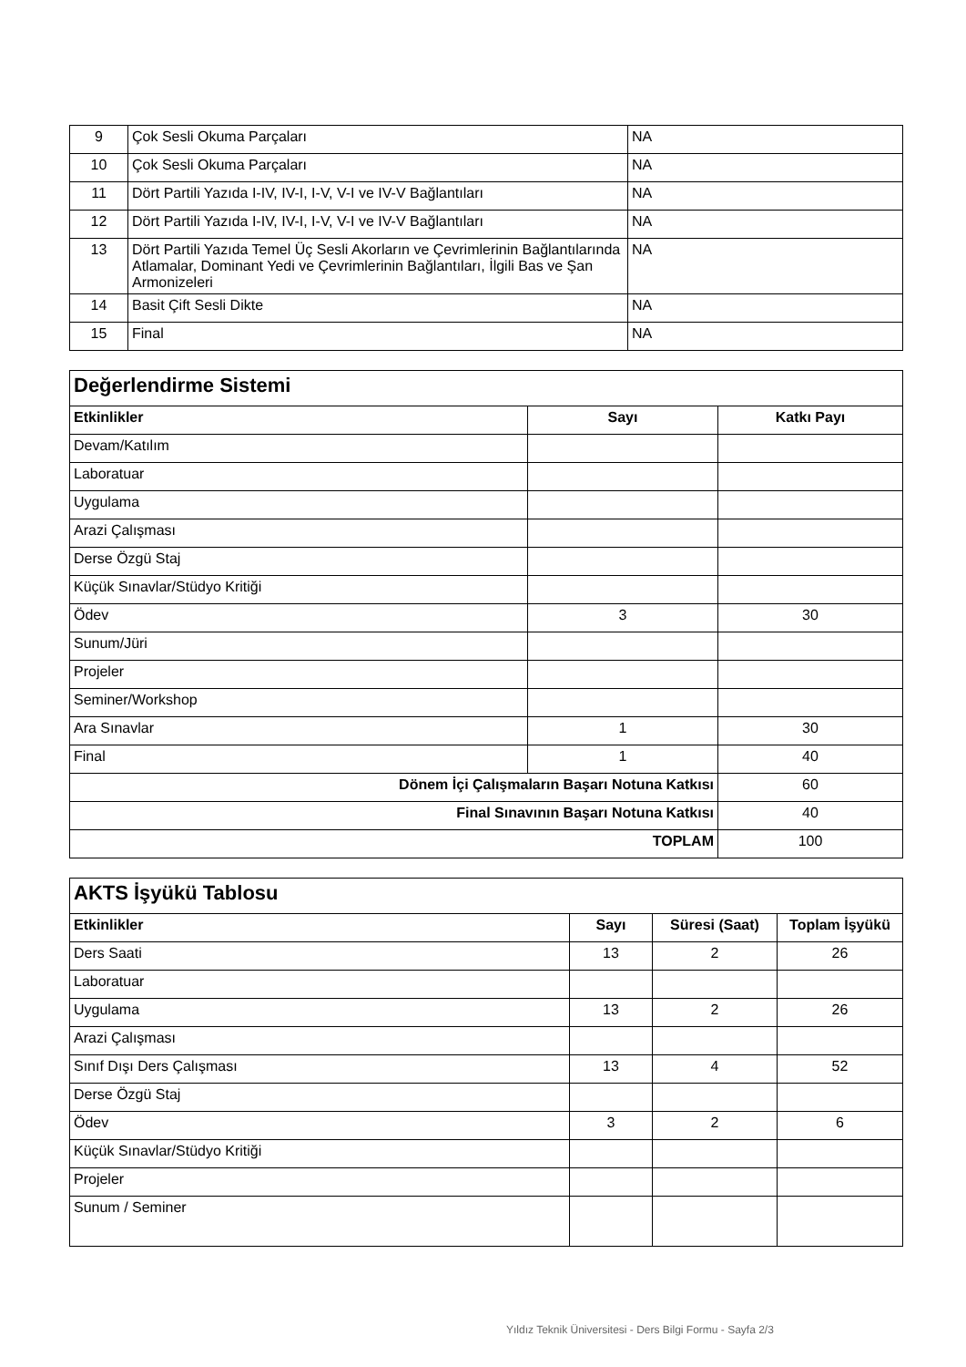| 9 | Çok Sesli Okuma Parçaları | NA |
| 10 | Çok Sesli Okuma Parçaları | NA |
| 11 | Dört Partili Yazıda I-IV, IV-I, I-V, V-I ve IV-V Bağlantıları | NA |
| 12 | Dört Partili Yazıda I-IV, IV-I, I-V, V-I ve IV-V Bağlantıları | NA |
| 13 | Dört Partili Yazıda Temel Üç Sesli Akorların ve Çevrimlerinin Bağlantılarında Atlamalar, Dominant Yedi ve Çevrimlerinin Bağlantıları, İlgili Bas ve Şan Armonizeleri | NA |
| 14 | Basit Çift Sesli Dikte | NA |
| 15 | Final | NA |
| Değerlendirme Sistemi | | |
| Etkinlikler | Sayı | Katkı Payı |
| Devam/Katılım | | |
| Laboratuar | | |
| Uygulama | | |
| Arazi Çalışması | | |
| Derse Özgü Staj | | |
| Küçük Sınavlar/Stüdyo Kritiği | | |
| Ödev | 3 | 30 |
| Sunum/Jüri | | |
| Projeler | | |
| Seminer/Workshop | | |
| Ara Sınavlar | 1 | 30 |
| Final | 1 | 40 |
| Dönem İçi Çalışmaların Başarı Notuna Katkısı | | 60 |
| Final Sınavının Başarı Notuna Katkısı | | 40 |
| TOPLAM | | 100 |
| AKTS İşyükü Tablosu | | | |
| Etkinlikler | Sayı | Süresi (Saat) | Toplam İşyükü |
| Ders Saati | 13 | 2 | 26 |
| Laboratuar | | | |
| Uygulama | 13 | 2 | 26 |
| Arazi Çalışması | | | |
| Sınıf Dışı Ders Çalışması | 13 | 4 | 52 |
| Derse Özgü Staj | | | |
| Ödev | 3 | 2 | 6 |
| Küçük Sınavlar/Stüdyo Kritiği | | | |
| Projeler | | | |
| Sunum / Seminer | | | |
Yıldız Teknik Üniversitesi - Ders Bilgi Formu - Sayfa 2/3